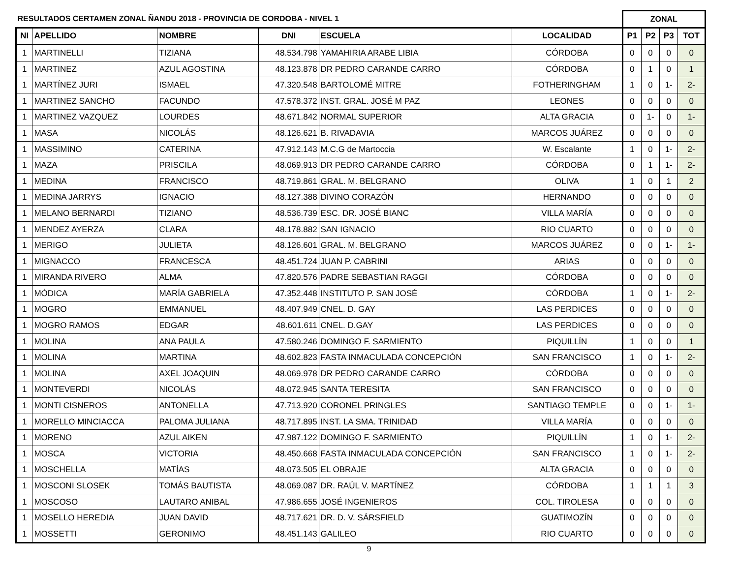| RESULTADOS CERTAMEN ZONAL ÑANDU 2018 - PROVINCIA DE CORDOBA - NIVEL 1 | | | | | | ZONAL | | | |
| --- | --- | --- | --- | --- | --- | --- | --- | --- | --- |
| NI | APELLIDO | NOMBRE | DNI | ESCUELA | LOCALIDAD | P1 | P2 | P3 | TOT |
| 1 | MARTINELLI | TIZIANA | 48.534.798 | YAMAHIRIA ARABE LIBIA | CÓRDOBA | 0 | 0 | 0 | 0 |
| 1 | MARTINEZ | AZUL AGOSTINA | 48.123.878 | DR PEDRO CARANDE CARRO | CÓRDOBA | 0 | 1 | 0 | 1 |
| 1 | MARTÍNEZ JURI | ISMAEL | 47.320.548 | BARTOLOMÉ MITRE | FOTHERINGHAM | 1 | 0 | 1- | 2- |
| 1 | MARTINEZ SANCHO | FACUNDO | 47.578.372 | INST. GRAL. JOSÉ M PAZ | LEONES | 0 | 0 | 0 | 0 |
| 1 | MARTINEZ VAZQUEZ | LOURDES | 48.671.842 | NORMAL SUPERIOR | ALTA GRACIA | 0 | 1- | 0 | 1- |
| 1 | MASA | NICOLÁS | 48.126.621 | B. RIVADAVIA | MARCOS JUÁREZ | 0 | 0 | 0 | 0 |
| 1 | MASSIMINO | CATERINA | 47.912.143 | M.C.G de Martoccia | W. Escalante | 1 | 0 | 1- | 2- |
| 1 | MAZA | PRISCILA | 48.069.913 | DR PEDRO CARANDE CARRO | CÓRDOBA | 0 | 1 | 1- | 2- |
| 1 | MEDINA | FRANCISCO | 48.719.861 | GRAL. M. BELGRANO | OLIVA | 1 | 0 | 1 | 2 |
| 1 | MEDINA JARRYS | IGNACIO | 48.127.388 | DIVINO CORAZÓN | HERNANDO | 0 | 0 | 0 | 0 |
| 1 | MELANO BERNARDI | TIZIANO | 48.536.739 | ESC. DR. JOSÉ BIANC | VILLA MARÍA | 0 | 0 | 0 | 0 |
| 1 | MENDEZ AYERZA | CLARA | 48.178.882 | SAN IGNACIO | RIO CUARTO | 0 | 0 | 0 | 0 |
| 1 | MERIGO | JULIETA | 48.126.601 | GRAL. M. BELGRANO | MARCOS JUÁREZ | 0 | 0 | 1- | 1- |
| 1 | MIGNACCO | FRANCESCA | 48.451.724 | JUAN P. CABRINI | ARIAS | 0 | 0 | 0 | 0 |
| 1 | MIRANDA RIVERO | ALMA | 47.820.576 | PADRE SEBASTIAN RAGGI | CÓRDOBA | 0 | 0 | 0 | 0 |
| 1 | MÓDICA | MARÍA GABRIELA | 47.352.448 | INSTITUTO P. SAN JOSÉ | CÓRDOBA | 1 | 0 | 1- | 2- |
| 1 | MOGRO | EMMANUEL | 48.407.949 | CNEL. D. GAY | LAS PERDICES | 0 | 0 | 0 | 0 |
| 1 | MOGRO RAMOS | EDGAR | 48.601.611 | CNEL. D.GAY | LAS PERDICES | 0 | 0 | 0 | 0 |
| 1 | MOLINA | ANA PAULA | 47.580.246 | DOMINGO F. SARMIENTO | PIQUILLÍN | 1 | 0 | 0 | 1 |
| 1 | MOLINA | MARTINA | 48.602.823 | FASTA INMACULADA CONCEPCIÓN | SAN FRANCISCO | 1 | 0 | 1- | 2- |
| 1 | MOLINA | AXEL JOAQUIN | 48.069.978 | DR PEDRO CARANDE CARRO | CÓRDOBA | 0 | 0 | 0 | 0 |
| 1 | MONTEVERDI | NICOLÁS | 48.072.945 | SANTA TERESITA | SAN FRANCISCO | 0 | 0 | 0 | 0 |
| 1 | MONTI CISNEROS | ANTONELLA | 47.713.920 | CORONEL PRINGLES | SANTIAGO TEMPLE | 0 | 0 | 1- | 1- |
| 1 | MORELLO MINCIACCA | PALOMA JULIANA | 48.717.895 | INST. LA SMA. TRINIDAD | VILLA MARÍA | 0 | 0 | 0 | 0 |
| 1 | MORENO | AZUL AIKEN | 47.987.122 | DOMINGO F. SARMIENTO | PIQUILLÍN | 1 | 0 | 1- | 2- |
| 1 | MOSCA | VICTORIA | 48.450.668 | FASTA INMACULADA CONCEPCIÓN | SAN FRANCISCO | 1 | 0 | 1- | 2- |
| 1 | MOSCHELLA | MATÍAS | 48.073.505 | EL OBRAJE | ALTA GRACIA | 0 | 0 | 0 | 0 |
| 1 | MOSCONI SLOSEK | TOMÁS BAUTISTA | 48.069.087 | DR. RAÚL V. MARTÍNEZ | CÓRDOBA | 1 | 1 | 1 | 3 |
| 1 | MOSCOSO | LAUTARO ANIBAL | 47.986.655 | JOSÉ INGENIEROS | COL. TIROLESA | 0 | 0 | 0 | 0 |
| 1 | MOSELLO HEREDIA | JUAN DAVID | 48.717.621 | DR. D. V. SÁRSFIELD | GUATIMOZÍN | 0 | 0 | 0 | 0 |
| 1 | MOSSETTI | GERONIMO | 48.451.143 | GALILEO | RIO CUARTO | 0 | 0 | 0 | 0 |
9